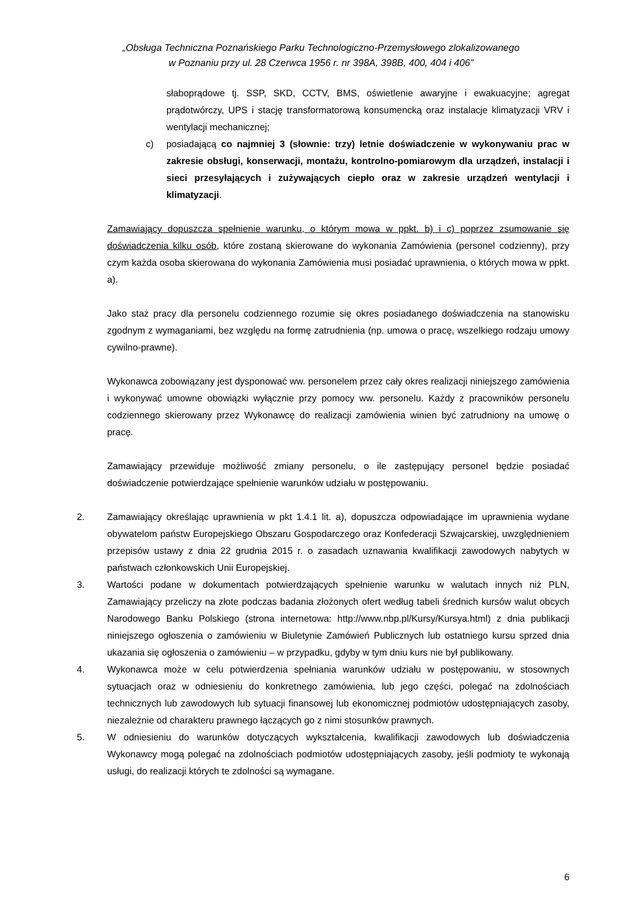„Obsługa Techniczna Poznańskiego Parku Technologiczno-Przemysłowego zlokalizowanego
w Poznaniu przy ul. 28 Czerwca 1956 r. nr 398A, 398B, 400, 404 i 406”
słaboprądowe tj. SSP, SKD, CCTV, BMS, oświetlenie awaryjne i ewakuacyjne; agregat prądotwórczy, UPS i stację transformatorową konsumencką oraz instalacje klimatyzacji VRV i wentylacji mechanicznej;
c) posiadającą co najmniej 3 (słownie: trzy) letnie doświadczenie w wykonywaniu prac w zakresie obsługi, konserwacji, montażu, kontrolno-pomiarowym dla urządzeń, instalacji i sieci przesyłających i zużywających ciepło oraz w zakresie urządzeń wentylacji i klimatyzacji.
Zamawiający dopuszcza spełnienie warunku, o którym mowa w ppkt. b) i c) poprzez zsumowanie się doświadczenia kilku osób, które zostaną skierowane do wykonania Zamówienia (personel codzienny), przy czym każda osoba skierowana do wykonania Zamówienia musi posiadać uprawnienia, o których mowa w ppkt. a).
Jako staż pracy dla personelu codziennego rozumie się okres posiadanego doświadczenia na stanowisku zgodnym z wymaganiami, bez względu na formę zatrudnienia (np. umowa o pracę, wszelkiego rodzaju umowy cywilno-prawne).
Wykonawca zobowiązany jest dysponować ww. personelem przez cały okres realizacji niniejszego zamówienia i wykonywać umowne obowiązki wyłącznie przy pomocy ww. personelu. Każdy z pracowników personelu codziennego skierowany przez Wykonawcę do realizacji zamówienia winien być zatrudniony na umowę o pracę.
Zamawiający przewiduje możliwość zmiany personelu, o ile zastępujący personel będzie posiadać doświadczenie potwierdzające spełnienie warunków udziału w postępowaniu.
2. Zamawiający określając uprawnienia w pkt 1.4.1 lit. a), dopuszcza odpowiadające im uprawnienia wydane obywatelom państw Europejskiego Obszaru Gospodarczego oraz Konfederacji Szwajcarskiej, uwzględnieniem przepisów ustawy z dnia 22 grudnia 2015 r. o zasadach uznawania kwalifikacji zawodowych nabytych w państwach członkowskich Unii Europejskiej.
3. Wartości podane w dokumentach potwierdzających spełnienie warunku w walutach innych niż PLN, Zamawiający przeliczy na złote podczas badania złożonych ofert według tabeli średnich kursów walut obcych Narodowego Banku Polskiego (strona internetowa: http://www.nbp.pl/Kursy/Kursya.html) z dnia publikacji niniejszego ogłoszenia o zamówieniu w Biuletynie Zamówień Publicznych lub ostatniego kursu sprzed dnia ukazania się ogłoszenia o zamówieniu – w przypadku, gdyby w tym dniu kurs nie był publikowany.
4. Wykonawca może w celu potwierdzenia spełniania warunków udziału w postępowaniu, w stosownych sytuacjach oraz w odniesieniu do konkretnego zamówienia, lub jego części, polegać na zdolnościach technicznych lub zawodowych lub sytuacji finansowej lub ekonomicznej podmiotów udostępniających zasoby, niezależnie od charakteru prawnego łączących go z nimi stosunków prawnych.
5. W odniesieniu do warunków dotyczących wykształcenia, kwalifikacji zawodowych lub doświadczenia Wykonawcy mogą polegać na zdolnościach podmiotów udostępniających zasoby, jeśli podmioty te wykonają usługi, do realizacji których te zdolności są wymagane.
6